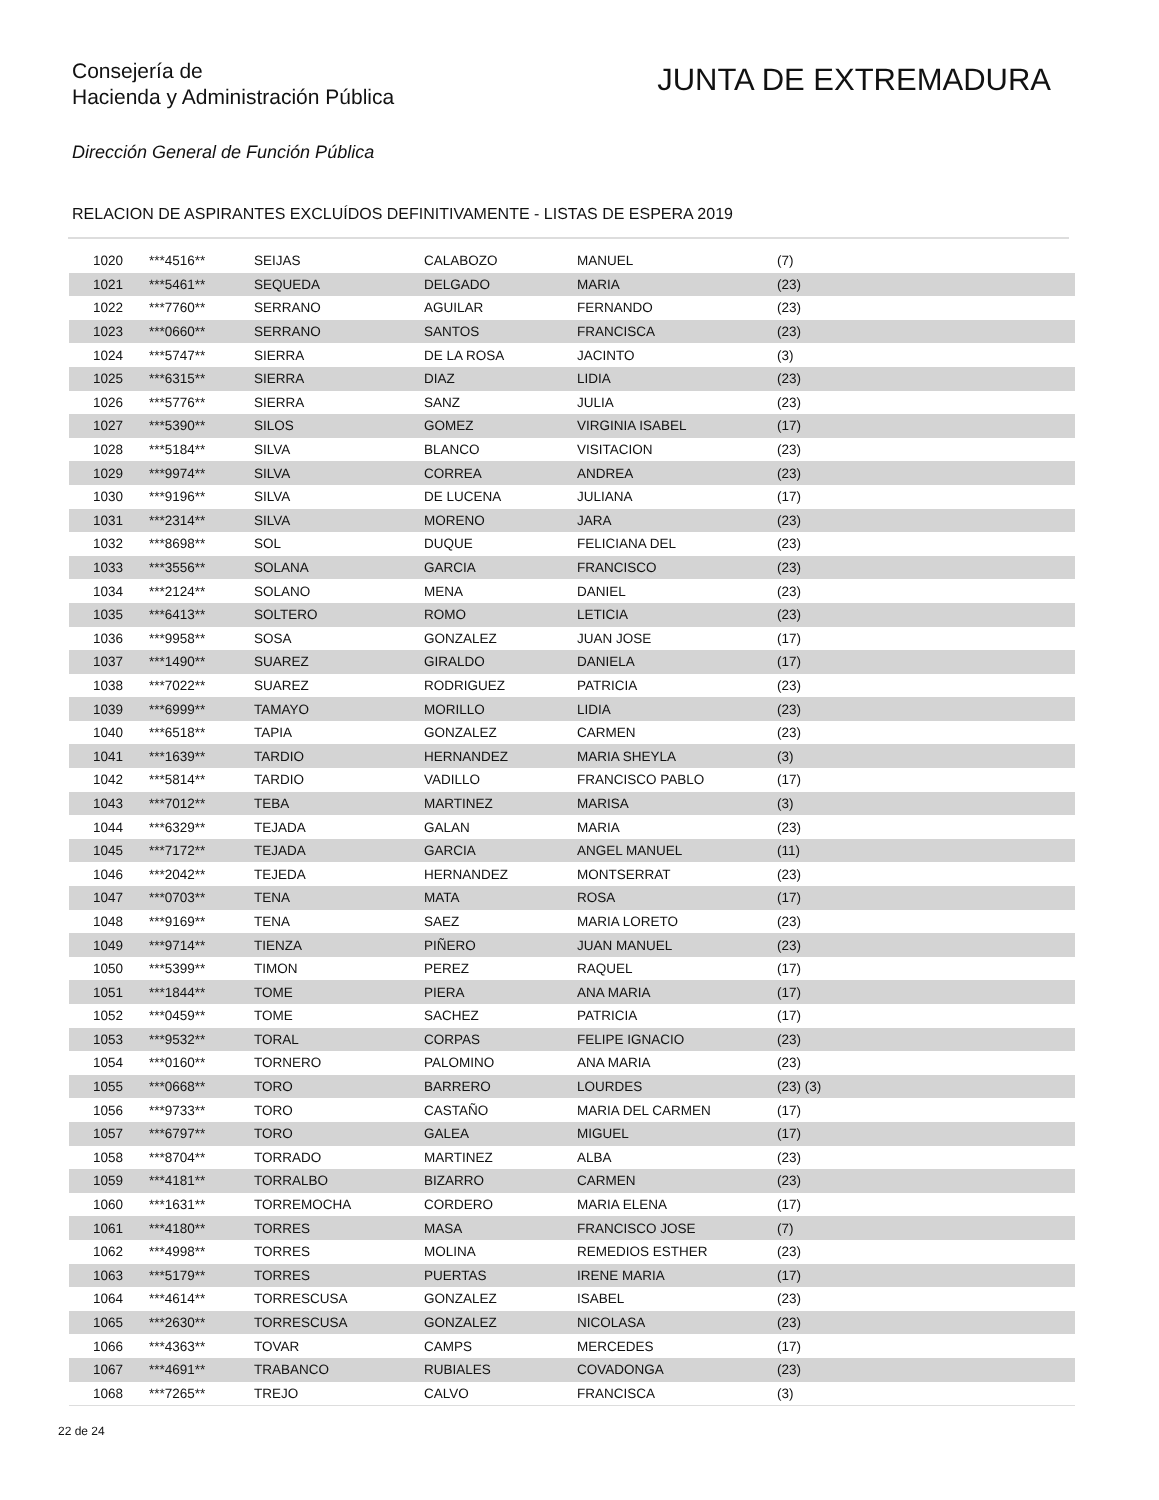Consejería de
Hacienda y Administración Pública
JUNTA DE EXTREMADURA
Dirección General de Función Pública
RELACION DE ASPIRANTES EXCLUÍDOS DEFINITIVAMENTE - LISTAS DE ESPERA 2019
| 1020 | ***4516** | SEIJAS | CALABOZO | MANUEL | (7) |
| 1021 | ***5461** | SEQUEDA | DELGADO | MARIA | (23) |
| 1022 | ***7760** | SERRANO | AGUILAR | FERNANDO | (23) |
| 1023 | ***0660** | SERRANO | SANTOS | FRANCISCA | (23) |
| 1024 | ***5747** | SIERRA | DE LA ROSA | JACINTO | (3) |
| 1025 | ***6315** | SIERRA | DIAZ | LIDIA | (23) |
| 1026 | ***5776** | SIERRA | SANZ | JULIA | (23) |
| 1027 | ***5390** | SILOS | GOMEZ | VIRGINIA ISABEL | (17) |
| 1028 | ***5184** | SILVA | BLANCO | VISITACION | (23) |
| 1029 | ***9974** | SILVA | CORREA | ANDREA | (23) |
| 1030 | ***9196** | SILVA | DE LUCENA | JULIANA | (17) |
| 1031 | ***2314** | SILVA | MORENO | JARA | (23) |
| 1032 | ***8698** | SOL | DUQUE | FELICIANA DEL | (23) |
| 1033 | ***3556** | SOLANA | GARCIA | FRANCISCO | (23) |
| 1034 | ***2124** | SOLANO | MENA | DANIEL | (23) |
| 1035 | ***6413** | SOLTERO | ROMO | LETICIA | (23) |
| 1036 | ***9958** | SOSA | GONZALEZ | JUAN JOSE | (17) |
| 1037 | ***1490** | SUAREZ | GIRALDO | DANIELA | (17) |
| 1038 | ***7022** | SUAREZ | RODRIGUEZ | PATRICIA | (23) |
| 1039 | ***6999** | TAMAYO | MORILLO | LIDIA | (23) |
| 1040 | ***6518** | TAPIA | GONZALEZ | CARMEN | (23) |
| 1041 | ***1639** | TARDIO | HERNANDEZ | MARIA SHEYLA | (3) |
| 1042 | ***5814** | TARDIO | VADILLO | FRANCISCO PABLO | (17) |
| 1043 | ***7012** | TEBA | MARTINEZ | MARISA | (3) |
| 1044 | ***6329** | TEJADA | GALAN | MARIA | (23) |
| 1045 | ***7172** | TEJADA | GARCIA | ANGEL MANUEL | (11) |
| 1046 | ***2042** | TEJEDA | HERNANDEZ | MONTSERRAT | (23) |
| 1047 | ***0703** | TENA | MATA | ROSA | (17) |
| 1048 | ***9169** | TENA | SAEZ | MARIA LORETO | (23) |
| 1049 | ***9714** | TIENZA | PIÑERO | JUAN MANUEL | (23) |
| 1050 | ***5399** | TIMON | PEREZ | RAQUEL | (17) |
| 1051 | ***1844** | TOME | PIERA | ANA MARIA | (17) |
| 1052 | ***0459** | TOME | SACHEZ | PATRICIA | (17) |
| 1053 | ***9532** | TORAL | CORPAS | FELIPE IGNACIO | (23) |
| 1054 | ***0160** | TORNERO | PALOMINO | ANA MARIA | (23) |
| 1055 | ***0668** | TORO | BARRERO | LOURDES | (23) (3) |
| 1056 | ***9733** | TORO | CASTAÑO | MARIA DEL CARMEN | (17) |
| 1057 | ***6797** | TORO | GALEA | MIGUEL | (17) |
| 1058 | ***8704** | TORRADO | MARTINEZ | ALBA | (23) |
| 1059 | ***4181** | TORRALBO | BIZARRO | CARMEN | (23) |
| 1060 | ***1631** | TORREMOCHA | CORDERO | MARIA ELENA | (17) |
| 1061 | ***4180** | TORRES | MASA | FRANCISCO JOSE | (7) |
| 1062 | ***4998** | TORRES | MOLINA | REMEDIOS ESTHER | (23) |
| 1063 | ***5179** | TORRES | PUERTAS | IRENE MARIA | (17) |
| 1064 | ***4614** | TORRESCUSA | GONZALEZ | ISABEL | (23) |
| 1065 | ***2630** | TORRESCUSA | GONZALEZ | NICOLASA | (23) |
| 1066 | ***4363** | TOVAR | CAMPS | MERCEDES | (17) |
| 1067 | ***4691** | TRABANCO | RUBIALES | COVADONGA | (23) |
| 1068 | ***7265** | TREJO | CALVO | FRANCISCA | (3) |
22 de 24